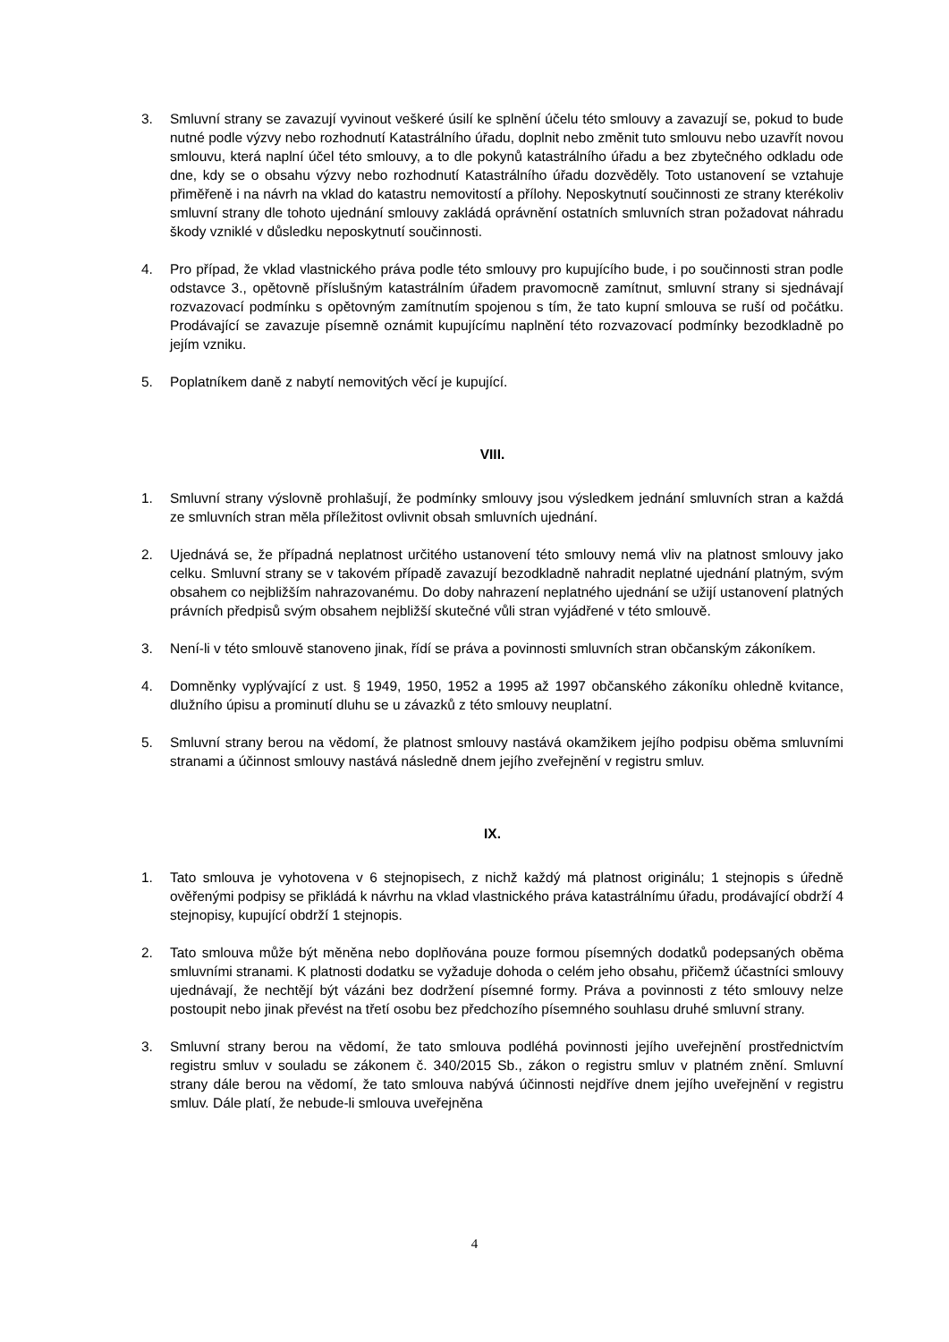3. Smluvní strany se zavazují vyvinout veškeré úsilí ke splnění účelu této smlouvy a zavazují se, pokud to bude nutné podle výzvy nebo rozhodnutí Katastrálního úřadu, doplnit nebo změnit tuto smlouvu nebo uzavřít novou smlouvu, která naplní účel této smlouvy, a to dle pokynů katastrálního úřadu a bez zbytečného odkladu ode dne, kdy se o obsahu výzvy nebo rozhodnutí Katastrálního úřadu dozvěděly. Toto ustanovení se vztahuje přiměřeně i na návrh na vklad do katastru nemovitostí a přílohy. Neposkytnutí součinnosti ze strany kterékoliv smluvní strany dle tohoto ujednání smlouvy zakládá oprávnění ostatních smluvních stran požadovat náhradu škody vzniklé v důsledku neposkytnutí součinnosti.
4. Pro případ, že vklad vlastnického práva podle této smlouvy pro kupujícího bude, i po součinnosti stran podle odstavce 3., opětovně příslušným katastrálním úřadem pravomocně zamítnut, smluvní strany si sjednávají rozvazovací podmínku s opětovným zamítnutím spojenou s tím, že tato kupní smlouva se ruší od počátku. Prodávající se zavazuje písemně oznámit kupujícímu naplnění této rozvazovací podmínky bezodkladně po jejím vzniku.
5. Poplatníkem daně z nabytí nemovitých věcí je kupující.
VIII.
1. Smluvní strany výslovně prohlašují, že podmínky smlouvy jsou výsledkem jednání smluvních stran a každá ze smluvních stran měla příležitost ovlivnit obsah smluvních ujednání.
2. Ujednává se, že případná neplatnost určitého ustanovení této smlouvy nemá vliv na platnost smlouvy jako celku. Smluvní strany se v takovém případě zavazují bezodkladně nahradit neplatné ujednání platným, svým obsahem co nejbližším nahrazovanému. Do doby nahrazení neplatného ujednání se užijí ustanovení platných právních předpisů svým obsahem nejbližší skutečné vůli stran vyjádřené v této smlouvě.
3. Není-li v této smlouvě stanoveno jinak, řídí se práva a povinnosti smluvních stran občanským zákoníkem.
4. Domněnky vyplývající z ust. § 1949, 1950, 1952 a 1995 až 1997 občanského zákoníku ohledně kvitance, dlužního úpisu a prominutí dluhu se u závazků z této smlouvy neuplatní.
5. Smluvní strany berou na vědomí, že platnost smlouvy nastává okamžikem jejího podpisu oběma smluvními stranami a účinnost smlouvy nastává následně dnem jejího zveřejnění v registru smluv.
IX.
1. Tato smlouva je vyhotovena v 6 stejnopisech, z nichž každý má platnost originálu; 1 stejnopis s úředně ověřenými podpisy se přikládá k návrhu na vklad vlastnického práva katastrálnímu úřadu, prodávající obdrží 4 stejnopisy, kupující obdrží 1 stejnopis.
2. Tato smlouva může být měněna nebo doplňována pouze formou písemných dodatků podepsaných oběma smluvními stranami. K platnosti dodatku se vyžaduje dohoda o celém jeho obsahu, přičemž účastníci smlouvy ujednávají, že nechtějí být vázáni bez dodržení písemné formy. Práva a povinnosti z této smlouvy nelze postoupit nebo jinak převést na třetí osobu bez předchozího písemného souhlasu druhé smluvní strany.
3. Smluvní strany berou na vědomí, že tato smlouva podléhá povinnosti jejího uveřejnění prostřednictvím registru smluv v souladu se zákonem č. 340/2015 Sb., zákon o registru smluv v platném znění. Smluvní strany dále berou na vědomí, že tato smlouva nabývá účinnosti nejdříve dnem jejího uveřejnění v registru smluv. Dále platí, že nebude-li smlouva uveřejněna
4